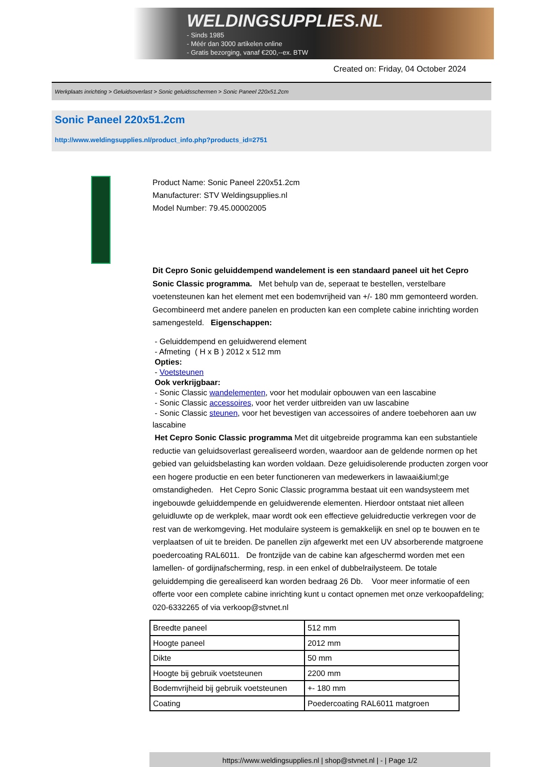WELDINGSUPPLIES.NL
- Sinds 1985
- Méér dan 3000 artikelen online
- Gratis bezorging, vanaf €200,--ex. BTW
Created on: Friday, 04 October 2024
Werkplaats inrichting > Geluidsoverlast > Sonic geluidsschermen > Sonic Paneel 220x51.2cm
Sonic Paneel 220x51.2cm
http://www.weldingsupplies.nl/product_info.php?products_id=2751
Product Name: Sonic Paneel 220x51.2cm
Manufacturer: STV Weldingsupplies.nl
Model Number: 79.45.00002005
Dit Cepro Sonic geluiddempend wandelement is een standaard paneel uit het Cepro Sonic Classic programma. Met behulp van de, seperaat te bestellen, verstelbare voetensteunen kan het element met een bodemvrijheid van +/- 180 mm gemonteerd worden. Gecombineerd met andere panelen en producten kan een complete cabine inrichting worden samengesteld. Eigenschappen:
- Geluiddempend en geluidwerend element
- Afmeting ( H x B ) 2012 x 512 mm
Opties:
- Voetsteunen
Ook verkrijgbaar:
- Sonic Classic wandelementen, voor het modulair opbouwen van een lascabine
- Sonic Classic accessoires, voor het verder uitbreiden van uw lascabine
- Sonic Classic steunen, voor het bevestigen van accessoires of andere toebehoren aan uw
lascabine
Het Cepro Sonic Classic programma Met dit uitgebreide programma kan een substantiele reductie van geluidsoverlast gerealiseerd worden, waardoor aan de geldende normen op het gebied van geluidsbelasting kan worden voldaan. Deze geluidisolerende producten zorgen voor een hogere productie en een beter functioneren van medewerkers in lawaai&iuml;ge omstandigheden. Het Cepro Sonic Classic programma bestaat uit een wandsysteem met ingebouwde geluiddempende en geluidwerende elementen. Hierdoor ontstaat niet alleen geluidluwte op de werkplek, maar wordt ook een effectieve geluidreductie verkregen voor de rest van de werkomgeving. Het modulaire systeem is gemakkelijk en snel op te bouwen en te verplaatsen of uit te breiden. De panellen zijn afgewerkt met een UV absorberende matgroene poedercoating RAL6011. De frontzijde van de cabine kan afgeschermd worden met een lamellen- of gordijnafscherming, resp. in een enkel of dubbelrailysteem. De totale geluiddemping die gerealiseerd kan worden bedraag 26 Db. Voor meer informatie of een offerte voor een complete cabine inrichting kunt u contact opnemen met onze verkoopafdeling; 020-6332265 of via verkoop@stvnet.nl
| Breedte paneel | 512 mm |
| Hoogte paneel | 2012 mm |
| Dikte | 50 mm |
| Hoogte bij gebruik voetsteunen | 2200 mm |
| Bodemvrijheid bij gebruik voetsteunen | +- 180 mm |
| Coating | Poedercoating RAL6011 matgroen |
https://www.weldingsupplies.nl | shop@stvnet.nl | - | Page 1/2